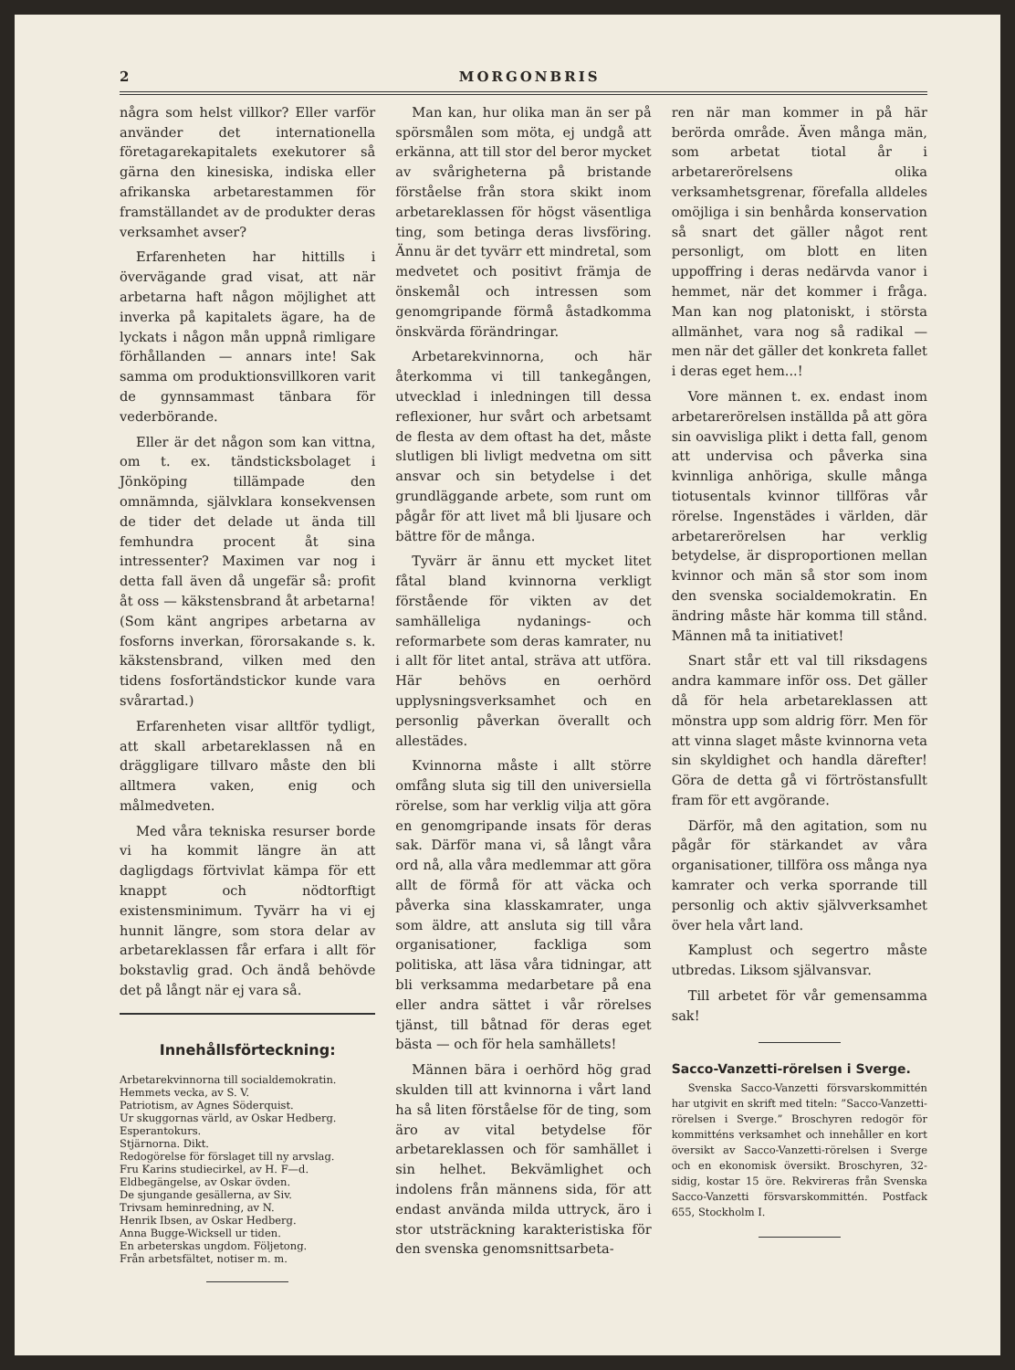2 MORGONBRIS
några som helst villkor? Eller varför använder det internationella företagarekapitalets exekutorer så gärna den kinesiska, indiska eller afrikanska arbetarestammen för framställandet av de produkter deras verksamhet avser?
Erfarenheten har hittills i övervägande grad visat, att när arbetarna haft någon möjlighet att inverka på kapitalets ägare, ha de lyckats i någon mån uppnå rimligare förhållanden — annars inte! Sak samma om produktionsvillkoren varit de gynnsammast tänbara för vederbörande.
Eller är det någon som kan vittna, om t. ex. tändsticksbolaget i Jönköping tillämpade den omnämnda, självklara konsekvensen de tider det delade ut ända till femhundra procent åt sina intressenter? Maximen var nog i detta fall även då ungefär så: profit åt oss — käkstensbrand åt arbetarna! (Som känt angripes arbetarna av fosforns inverkan, förorsakande s. k. käkstensbrand, vilken med den tidens fosfortändstickor kunde vara svårartad.)
Erfarenheten visar alltför tydligt, att skall arbetareklassen nå en dräggligare tillvaro måste den bli alltmera vaken, enig och målmedveten.
Med våra tekniska resurser borde vi ha kommit längre än att dagligdags förtvivlat kämpa för ett knappt och nödtorftigt existensminimum. Tyvärr ha vi ej hunnit längre, som stora delar av arbetareklassen får erfara i allt för bokstavlig grad. Och ändå behövde det på långt när ej vara så.
Innehållsförteckning:
Arbetarekvinnorna till socialdemokratin.
Hemmets vecka, av S. V.
Patriotism, av Agnes Söderquist.
Ur skuggornas värld, av Oskar Hedberg.
Esperantokurs.
Stjärnorna. Dikt.
Redogörelse för förslaget till ny arvslag.
Fru Karins studiecirkel, av H. F—d.
Eldbegängelse, av Oskar övden.
De sjungande gesällerna, av Siv.
Trivsam heminredning, av N.
Henrik Ibsen, av Oskar Hedberg.
Anna Bugge-Wicksell ur tiden.
En arbeterskas ungdom. Följetong.
Från arbetsfältet, notiser m. m.
Man kan, hur olika man än ser på spörsmålen som möta, ej undgå att erkänna, att till stor del beror mycket av svårigheterna på bristande förståelse från stora skikt inom arbetareklassen för högst väsentliga ting, som betinga deras livsföring. Ännu är det tyvärr ett mindretal, som medvetet och positivt främja de önskemål och intressen som genomgripande förmå åstadkomma önskvärda förändringar.
Arbetarekvinnorna, och här återkomma vi till tankegången, utvecklad i inledningen till dessa reflexioner, hur svårt och arbetsamt de flesta av dem oftast ha det, måste slutligen bli livligt medvetna om sitt ansvar och sin betydelse i det grundläggande arbete, som runt om pågår för att livet må bli ljusare och bättre för de många.
Tyvärr är ännu ett mycket litet fåtal bland kvinnorna verkligt förstående för vikten av det samhälleliga nydanings- och reformarbete som deras kamrater, nu i allt för litet antal, sträva att utföra. Här behövs en oerhörd upplysningsverksamhet och en personlig påverkan överallt och allestädes.
Kvinnorna måste i allt större omfång sluta sig till den universiella rörelse, som har verklig vilja att göra en genomgripande insats för deras sak. Därför mana vi, så långt våra ord nå, alla våra medlemmar att göra allt de förmå för att väcka och påverka sina klasskamrater, unga som äldre, att ansluta sig till våra organisationer, fackliga som politiska, att läsa våra tidningar, att bli verksamma medarbetare på ena eller andra sättet i vår rörelses tjänst, till båtnad för deras eget bästa — och för hela samhällets!
Männen bära i oerhörd hög grad skulden till att kvinnorna i vårt land ha så liten förståelse för de ting, som äro av vital betydelse för arbetareklassen och för samhället i sin helhet. Bekvämlighet och indolens från männens sida, för att endast använda milda uttryck, äro i stor utsträckning karakteristiska för den svenska genomsnittsarbeta-
ren när man kommer in på här berörda område. Även många män, som arbetat tiotal år i arbetarerörelsens olika verksamhetsgrenar, förefalla alldeles omöjliga i sin benhårda konservation så snart det gäller något rent personligt, om blott en liten uppoffring i deras nedärvda vanor i hemmet, när det kommer i fråga. Man kan nog platoniskt, i största allmänhet, vara nog så radikal — men när det gäller det konkreta fallet i deras eget hem...!
Vore männen t. ex. endast inom arbetarerörelsen inställda på att göra sin oavvisliga plikt i detta fall, genom att undervisa och påverka sina kvinnliga anhöriga, skulle många tiotusentals kvinnor tillföras vår rörelse. Ingenstädes i världen, där arbetarerörelsen har verklig betydelse, är disproportionen mellan kvinnor och män så stor som inom den svenska socialdemokratin. En ändring måste här komma till stånd. Männen må ta initiativet!
Snart står ett val till riksdagens andra kammare inför oss. Det gäller då för hela arbetareklassen att mönstra upp som aldrig förr. Men för att vinna slaget måste kvinnorna veta sin skyldighet och handla därefter! Göra de detta gå vi förtröstansfullt fram för ett avgörande.
Därför, må den agitation, som nu pågår för stärkandet av våra organisationer, tillföra oss många nya kamrater och verka sporrande till personlig och aktiv självverksamhet över hela vårt land.
Kamplust och segertro måste utbredas. Liksom självansvar.
Till arbetet för vår gemensamma sak!
Sacco-Vanzetti-rörelsen i Sverge.
Svenska Sacco-Vanzetti försvarskommittén har utgivit en skrift med titeln: ”Sacco-Vanzetti-rörelsen i Sverge.” Broschyren redogör för kommitténs verksamhet och innehåller en kort översikt av Sacco-Vanzetti-rörelsen i Sverge och en ekonomisk översikt. Broschyren, 32-sidig, kostar 15 öre. Rekvireras från Svenska Sacco-Vanzetti försvarskommittén. Postfack 655, Stockholm I.